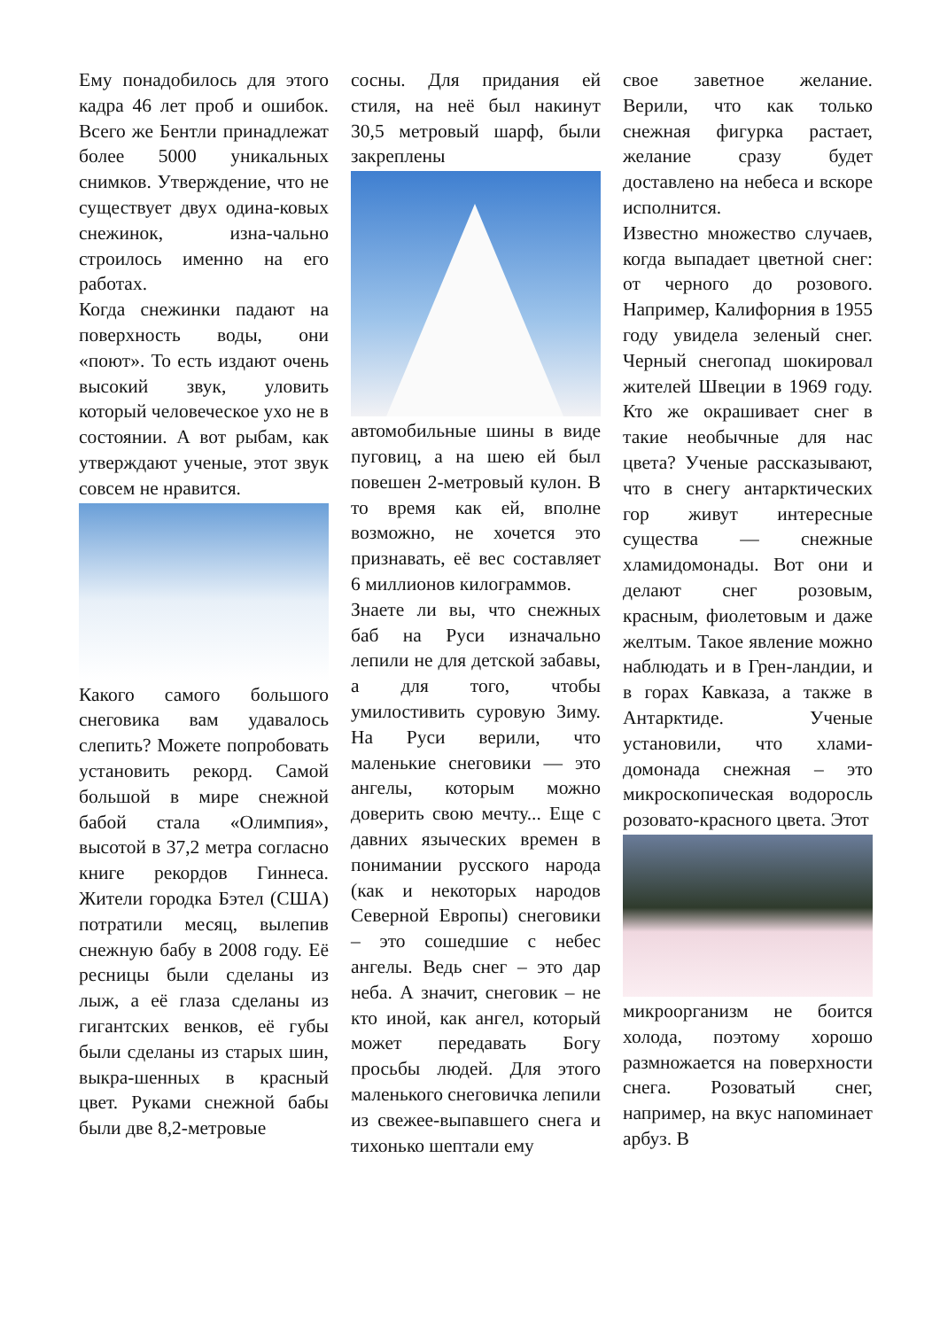Ему понадобилось для этого кадра 46 лет проб и ошибок. Всего же Бентли принадлежат более 5000 уникальных снимков. Утверждение, что не существует двух одина-ковых снежинок, изна-чально строилось именно на его работах.
Когда снежинки падают на поверхность воды, они «поют». То есть издают очень высокий звук, уловить который человеческое ухо не в состоянии. А вот рыбам, как утверждают ученые, этот звук совсем не нравится.
Какого самого большого снеговика вам удавалось слепить? Можете попробовать установить рекорд. Самой большой в мире снежной бабой стала «Олимпия», высотой в 37,2 метра согласно книге рекордов Гиннеса. Жители городка Бэтел (США) потратили месяц, вылепив снежную бабу в 2008 году. Её ресницы были сделаны из лыж, а её глаза сделаны из гигантских венков, её губы были сделаны из старых шин, выкра-шенных в красный цвет. Руками снежной бабы были две 8,2-метровые
сосны. Для придания ей стиля, на неё был накинут 30,5 метровый шарф, были закреплены
автомобильные шины в виде пуговиц, а на шею ей был повешен 2-метровый кулон. В то время как ей, вполне возможно, не хочется это признавать, её вес составляет 6 миллионов килограммов.
Знаете ли вы, что снежных баб на Руси изначально лепили не для детской забавы, а для того, чтобы умилостивить суровую Зиму. На Руси верили, что маленькие снеговики — это ангелы, которым можно доверить свою мечту... Еще с давних языческих времен в понимании русского народа (как и некоторых народов Северной Европы) снеговики – это сошедшие с небес ангелы. Ведь снег – это дар неба. А значит, снеговик – не кто иной, как ангел, который может передавать Богу просьбы людей. Для этого маленького снеговичка лепили из свежее-выпавшего снега и тихонько шептали ему
свое заветное желание. Верили, что как только снежная фигурка растает, желание сразу будет доставлено на небеса и вскоре исполнится.
Известно множество случаев, когда выпадает цветной снег: от черного до розового. Например, Калифорния в 1955 году увидела зеленый снег. Черный снегопад шокировал жителей Швеции в 1969 году. Кто же окрашивает снег в такие необычные для нас цвета? Ученые рассказывают, что в снегу антарктических гор живут интересные существа — снежные хламидомонады. Вот они и делают снег розовым, красным, фиолетовым и даже желтым. Такое явление можно наблюдать и в Грен-ландии, и в горах Кавказа, а также в Антарктиде. Ученые установили, что хлами-домонада снежная – это микроскопическая водоросль розовато-красного цвета. Этот
микроорганизм не боится холода, поэтому хорошо размножается на поверхности снега. Розоватый снег, например, на вкус напоминает арбуз. В